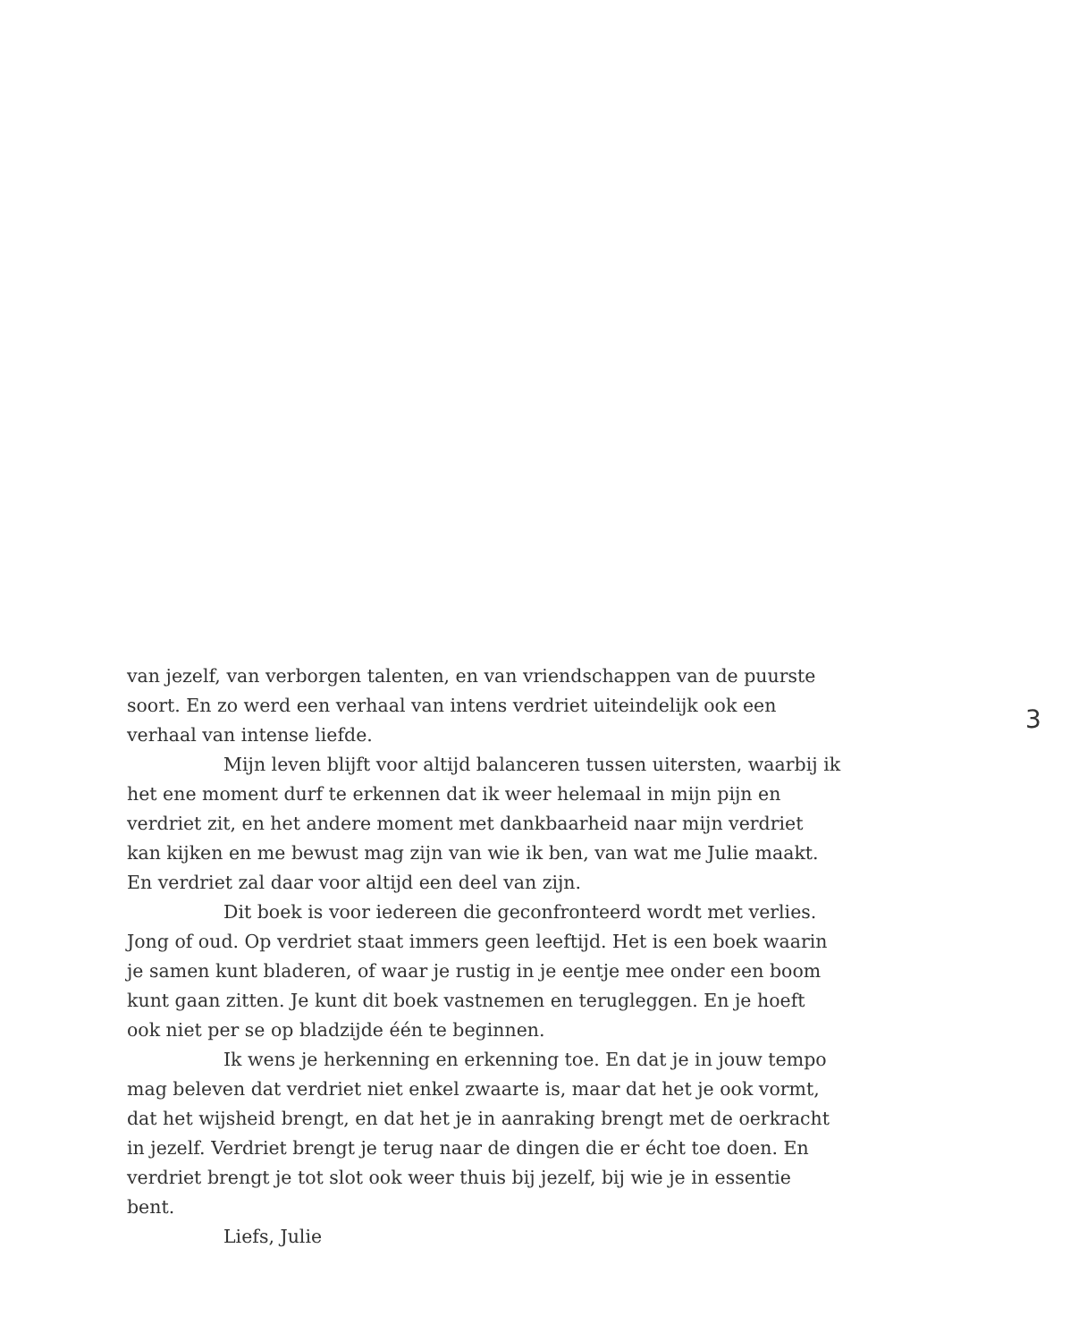van jezelf, van verborgen talenten, en van vriendschappen van de puurste soort. En zo werd een verhaal van intens verdriet uiteindelijk ook een verhaal van intense liefde.
Mijn leven blijft voor altijd balanceren tussen uitersten, waarbij ik het ene moment durf te erkennen dat ik weer helemaal in mijn pijn en verdriet zit, en het andere moment met dankbaarheid naar mijn verdriet kan kijken en me bewust mag zijn van wie ik ben, van wat me Julie maakt. En verdriet zal daar voor altijd een deel van zijn.
Dit boek is voor iedereen die geconfronteerd wordt met verlies. Jong of oud. Op verdriet staat immers geen leeftijd. Het is een boek waarin je samen kunt bladeren, of waar je rustig in je eentje mee onder een boom kunt gaan zitten. Je kunt dit boek vastnemen en terugleggen. En je hoeft ook niet per se op bladzijde één te beginnen.
Ik wens je herkenning en erkenning toe. En dat je in jouw tempo mag beleven dat verdriet niet enkel zwaarte is, maar dat het je ook vormt, dat het wijsheid brengt, en dat het je in aanraking brengt met de oerkracht in jezelf. Verdriet brengt je terug naar de dingen die er écht toe doen. En verdriet brengt je tot slot ook weer thuis bij jezelf, bij wie je in essentie bent.
Liefs, Julie
3